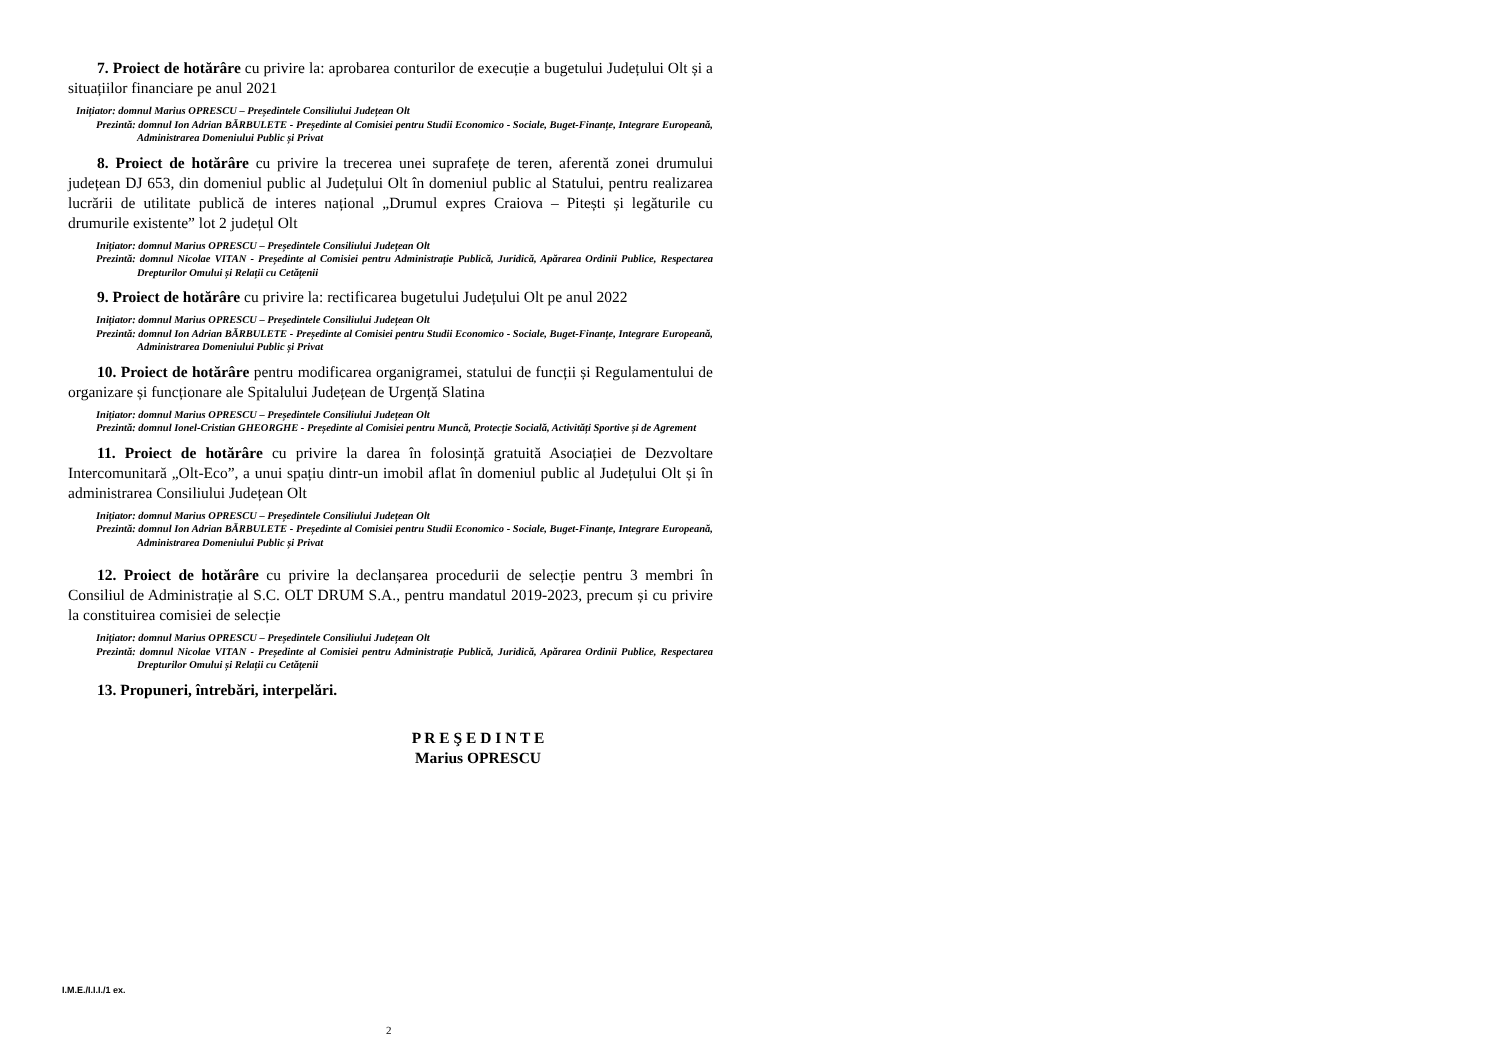7. Proiect de hotărâre cu privire la: aprobarea conturilor de execuție a bugetului Județului Olt și a situațiilor financiare pe anul 2021
Inițiator: domnul Marius OPRESCU – Președintele Consiliului Județean Olt
Prezintă: domnul Ion Adrian BĂRBULETE - Președinte al Comisiei pentru Studii Economico - Sociale, Buget-Finanțe, Integrare Europeană, Administrarea Domeniului Public și Privat
8. Proiect de hotărâre cu privire la trecerea unei suprafețe de teren, aferentă zonei drumului județean DJ 653, din domeniul public al Județului Olt în domeniul public al Statului, pentru realizarea lucrării de utilitate publică de interes național „Drumul expres Craiova – Pitești și legăturile cu drumurile existente” lot 2 județul Olt
Inițiator: domnul Marius OPRESCU – Președintele Consiliului Județean Olt
Prezintă: domnul Nicolae VITAN - Președinte al Comisiei pentru Administrație Publică, Juridică, Apărarea Ordinii Publice, Respectarea Drepturilor Omului și Relații cu Cetățenii
9. Proiect de hotărâre cu privire la: rectificarea bugetului Județului Olt pe anul 2022
Inițiator: domnul Marius OPRESCU – Președintele Consiliului Județean Olt
Prezintă: domnul Ion Adrian BĂRBULETE - Președinte al Comisiei pentru Studii Economico - Sociale, Buget-Finanțe, Integrare Europeană, Administrarea Domeniului Public și Privat
10. Proiect de hotărâre pentru modificarea organigramei, statului de funcții și Regulamentului de organizare și funcționare ale Spitalului Județean de Urgență Slatina
Inițiator: domnul Marius OPRESCU – Președintele Consiliului Județean Olt
Prezintă: domnul Ionel-Cristian GHEORGHE - Președinte al Comisiei pentru Muncă, Protecție Socială, Activități Sportive și de Agrement
11. Proiect de hotărâre cu privire la darea în folosință gratuită Asociației de Dezvoltare Intercomunitară „Olt-Eco”, a unui spațiu dintr-un imobil aflat în domeniul public al Județului Olt și în administrarea Consiliului Județean Olt
Inițiator: domnul Marius OPRESCU – Președintele Consiliului Județean Olt
Prezintă: domnul Ion Adrian BĂRBULETE - Președinte al Comisiei pentru Studii Economico - Sociale, Buget-Finanțe, Integrare Europeană, Administrarea Domeniului Public și Privat
12. Proiect de hotărâre cu privire la declanșarea procedurii de selecție pentru 3 membri în Consiliul de Administrație al S.C. OLT DRUM S.A., pentru mandatul 2019-2023, precum și cu privire la constituirea comisiei de selecție
Inițiator: domnul Marius OPRESCU – Președintele Consiliului Județean Olt
Prezintă: domnul Nicolae VITAN - Președinte al Comisiei pentru Administrație Publică, Juridică, Apărarea Ordinii Publice, Respectarea Drepturilor Omului și Relații cu Cetățenii
13. Propuneri, întrebări, interpelări.
P R E Ş E D I N T E
Marius OPRESCU
I.M.E./I.I.I./1 ex.
2